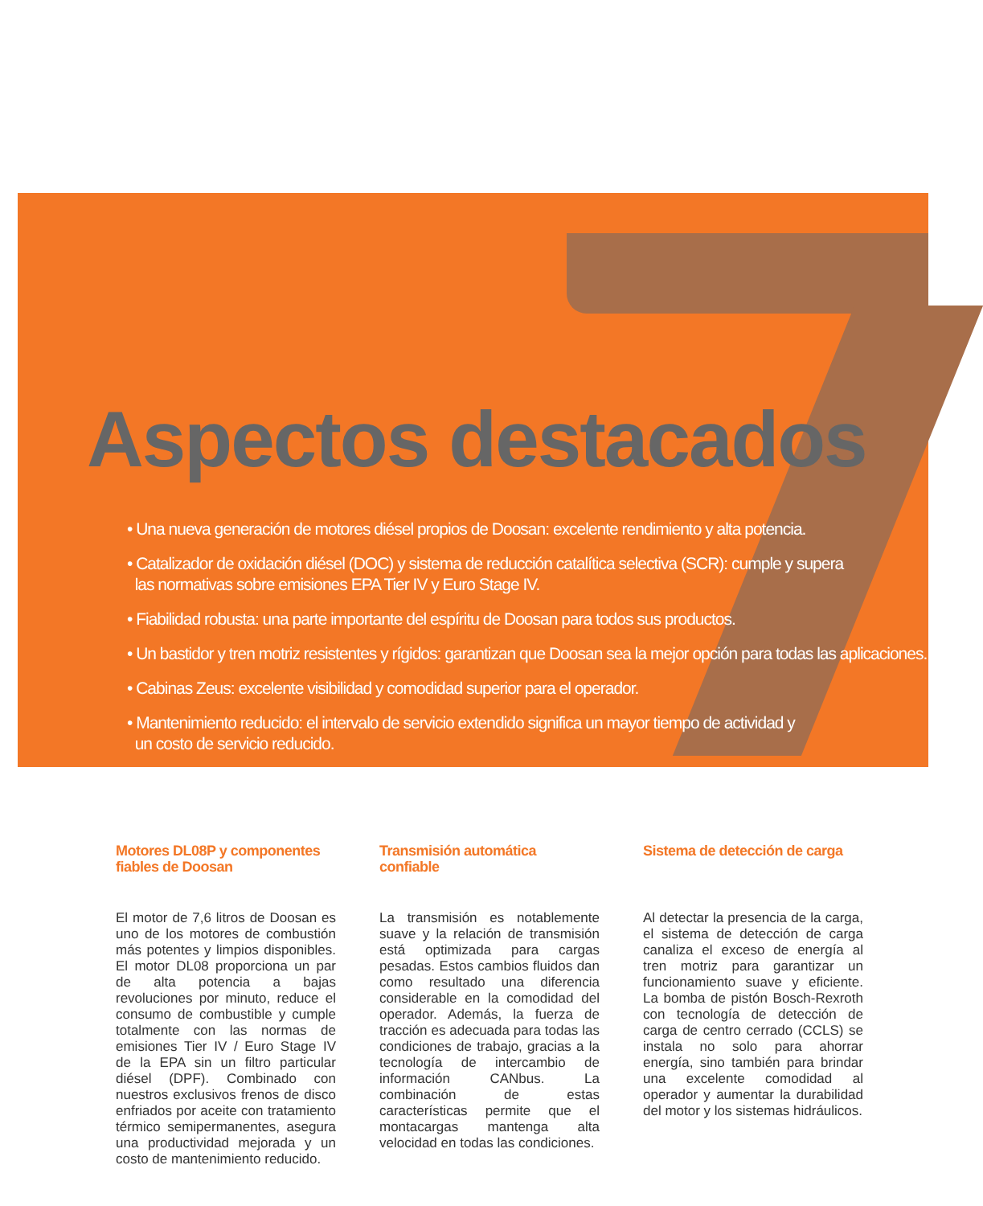Aspectos destacados
• Una nueva generación de motores diésel propios de Doosan: excelente rendimiento y alta potencia.
• Catalizador de oxidación diésel (DOC) y sistema de reducción catalítica selectiva (SCR): cumple y supera
las normativas sobre emisiones EPA Tier IV y Euro Stage IV.
• Fiabilidad robusta: una parte importante del espíritu de Doosan para todos sus productos.
• Un bastidor y tren motriz resistentes y rígidos: garantizan que Doosan sea la mejor opción para todas las aplicaciones.
• Cabinas Zeus: excelente visibilidad y comodidad superior para el operador.
• Mantenimiento reducido: el intervalo de servicio extendido significa un mayor tiempo de actividad y
un costo de servicio reducido.
Motores DL08P y componentes fiables de Doosan
El motor de 7,6 litros de Doosan es uno de los motores de combustión más potentes y limpios disponibles. El motor DL08 proporciona un par de alta potencia a bajas revoluciones por minuto, reduce el consumo de combustible y cumple totalmente con las normas de emisiones Tier IV / Euro Stage IV de la EPA sin un filtro particular diésel (DPF). Combinado con nuestros exclusivos frenos de disco enfriados por aceite con tratamiento térmico semipermanentes, asegura una productividad mejorada y un costo de mantenimiento reducido.
Transmisión automática confiable
La transmisión es notablemente suave y la relación de transmisión está optimizada para cargas pesadas. Estos cambios fluidos dan como resultado una diferencia considerable en la comodidad del operador. Además, la fuerza de tracción es adecuada para todas las condiciones de trabajo, gracias a la tecnología de intercambio de información CANbus. La combinación de estas características permite que el montacargas mantenga alta velocidad en todas las condiciones.
Sistema de detección de carga
Al detectar la presencia de la carga, el sistema de detección de carga canaliza el exceso de energía al tren motriz para garantizar un funcionamiento suave y eficiente. La bomba de pistón Bosch-Rexroth con tecnología de detección de carga de centro cerrado (CCLS) se instala no solo para ahorrar energía, sino también para brindar una excelente comodidad al operador y aumentar la durabilidad del motor y los sistemas hidráulicos.